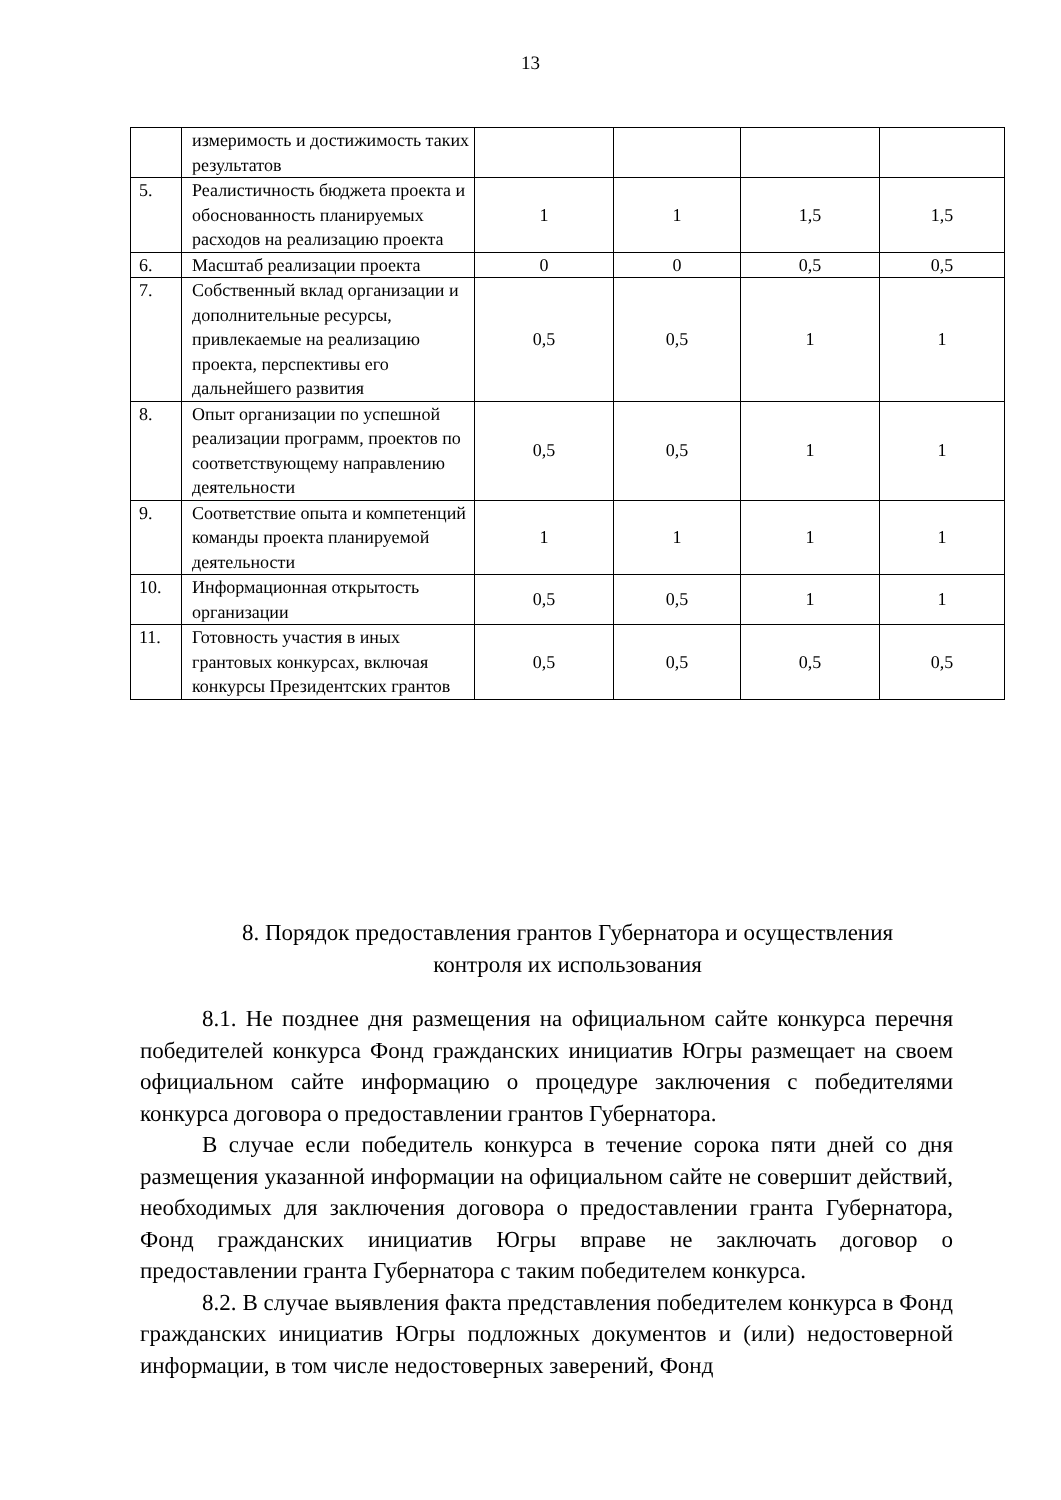13
| | измеримость и достижимость таких результатов | | | | |
| 5. | Реалистичность бюджета проекта и обоснованность планируемых расходов на реализацию проекта | 1 | 1 | 1,5 | 1,5 |
| 6. | Масштаб реализации проекта | 0 | 0 | 0,5 | 0,5 |
| 7. | Собственный вклад организации и дополнительные ресурсы, привлекаемые на реализацию проекта, перспективы его дальнейшего развития | 0,5 | 0,5 | 1 | 1 |
| 8. | Опыт организации по успешной реализации программ, проектов по соответствующему направлению деятельности | 0,5 | 0,5 | 1 | 1 |
| 9. | Соответствие опыта и компетенций команды проекта планируемой деятельности | 1 | 1 | 1 | 1 |
| 10. | Информационная открытость организации | 0,5 | 0,5 | 1 | 1 |
| 11. | Готовность участия в иных грантовых конкурсах, включая конкурсы Президентских грантов | 0,5 | 0,5 | 0,5 | 0,5 |
8. Порядок предоставления грантов Губернатора и осуществления
контроля их использования
8.1. Не позднее дня размещения на официальном сайте конкурса перечня победителей конкурса Фонд гражданских инициатив Югры размещает на своем официальном сайте информацию о процедуре заключения с победителями конкурса договора о предоставлении грантов Губернатора.
В случае если победитель конкурса в течение сорока пяти дней со дня размещения указанной информации на официальном сайте не совершит действий, необходимых для заключения договора о предоставлении гранта Губернатора, Фонд гражданских инициатив Югры вправе не заключать договор о предоставлении гранта Губернатора с таким победителем конкурса.
8.2. В случае выявления факта представления победителем конкурса в Фонд гражданских инициатив Югры подложных документов и (или) недостоверной информации, в том числе недостоверных заверений, Фонд